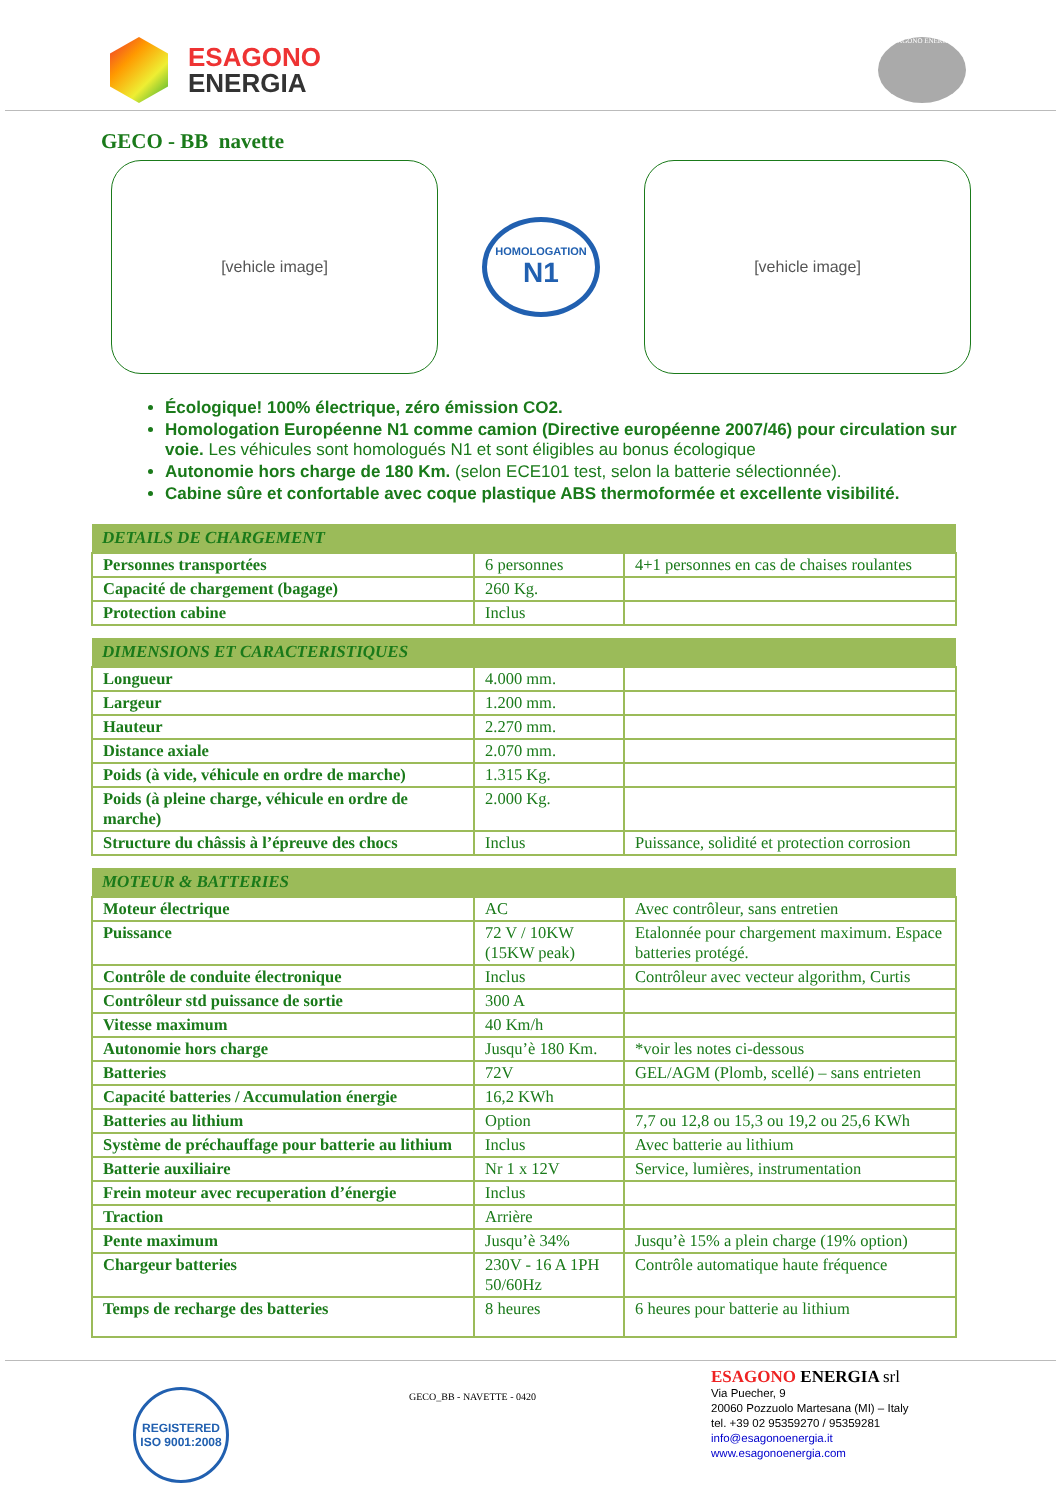ESAGONO
ENERGIA
ESAGONO ENERGIA
GECO - BB navette
[vehicle image]
HOMOLOGATION
N1
[vehicle image]
Écologique! 100% électrique, zéro émission CO2.
Homologation Européenne N1 comme camion (Directive européenne 2007/46) pour circulation sur voie. Les véhicules sont homologués N1 et sont éligibles au bonus écologique
Autonomie hors charge de 180 Km. (selon ECE101 test, selon la batterie sélectionnée).
Cabine sûre et confortable avec coque plastique ABS thermoformée et excellente visibilité.
| DETAILS DE CHARGEMENT | | |
| --- | --- | --- |
| Personnes transportées | 6 personnes | 4+1 personnes en cas de chaises roulantes |
| Capacité de chargement (bagage) | 260 Kg. | |
| Protection cabine | Inclus | |
| DIMENSIONS ET CARACTERISTIQUES | | |
| --- | --- | --- |
| Longueur | 4.000 mm. | |
| Largeur | 1.200 mm. | |
| Hauteur | 2.270 mm. | |
| Distance axiale | 2.070 mm. | |
| Poids (à vide, véhicule en ordre de marche) | 1.315 Kg. | |
| Poids (à pleine charge, véhicule en ordre de marche) | 2.000 Kg. | |
| Structure du châssis à l’épreuve des chocs | Inclus | Puissance, solidité et protection corrosion |
| MOTEUR & BATTERIES | | |
| --- | --- | --- |
| Moteur électrique | AC | Avec contrôleur, sans entretien |
| Puissance | 72 V / 10KW (15KW peak) | Etalonnée pour chargement maximum. Espace batteries protégé. |
| Contrôle de conduite électronique | Inclus | Contrôleur avec vecteur algorithm, Curtis |
| Contrôleur std puissance de sortie | 300 A | |
| Vitesse maximum | 40 Km/h | |
| Autonomie hors charge | Jusqu’è 180 Km. | *voir les notes ci-dessous |
| Batteries | 72V | GEL/AGM (Plomb, scellé) – sans entrieten |
| Capacité batteries / Accumulation énergie | 16,2 KWh | |
| Batteries au lithium | Option | 7,7 ou 12,8 ou 15,3 ou 19,2 ou 25,6 KWh |
| Système de préchauffage pour batterie au lithium | Inclus | Avec batterie au lithium |
| Batterie auxiliaire | Nr 1 x 12V | Service, lumières, instrumentation |
| Frein moteur avec recuperation d’énergie | Inclus | |
| Traction | Arrière | |
| Pente maximum | Jusqu’è 34% | Jusqu’è 15% a plein charge (19% option) |
| Chargeur batteries | 230V - 16 A 1PH 50/60Hz | Contrôle automatique haute fréquence |
| Temps de recharge des batteries | 8 heures | 6 heures pour batterie au lithium |
REGISTERED ISO 9001:2008
GECO_BB - NAVETTE - 0420
ESAGONO ENERGIA srl
Via Puecher, 9
20060 Pozzuolo Martesana (MI) – Italy
tel. +39 02 95359270 / 95359281
info@esagonoenergia.it
www.esagonoenergia.com